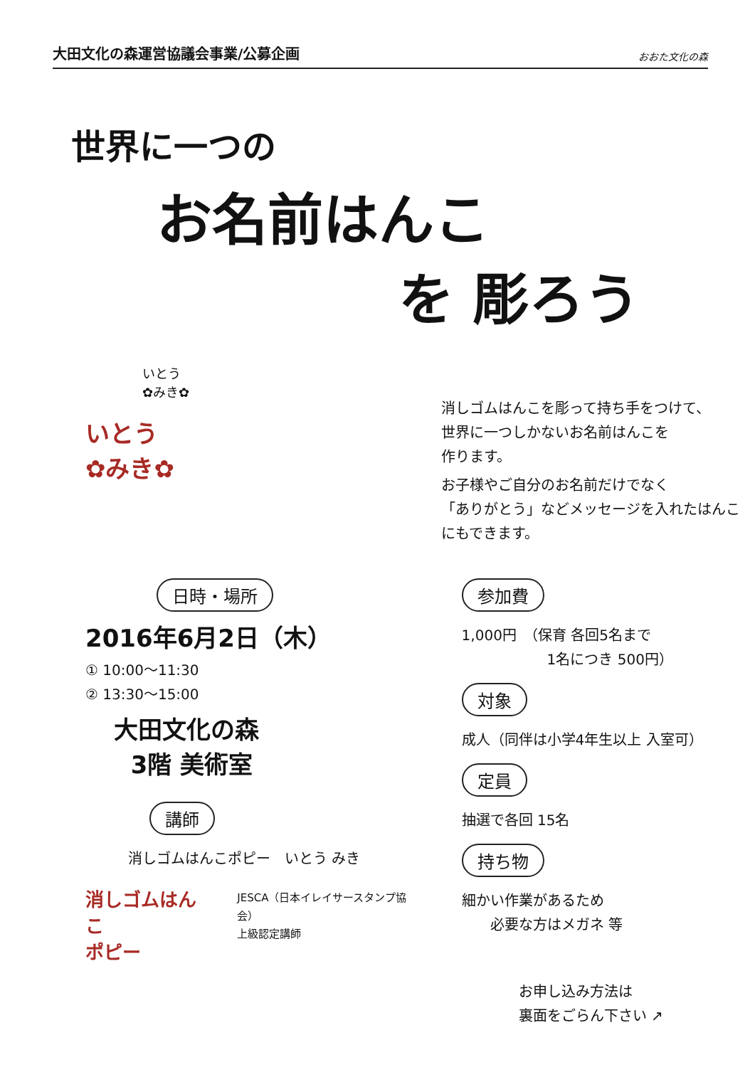大田文化の森運営協議会事業/公募企画 おおた文化の森
世界に一つの
お名前はんこ
を 彫ろう
いとう
✿みき✿
いとう
✿みき✿
消しゴムはんこを彫って持ち手をつけて、
世界に一つしかないお名前はんこを
作ります。
お子様やご自分のお名前だけでなく
「ありがとう」などメッセージを入れたはんこ
にもできます。
日時・場所
2016年6月2日（木）
① 10:00～11:30
② 13:30～15:00
大田文化の森
3階 美術室
講師
消しゴムはんこポピー　いとう みき
消しゴムはんこ
ポピー
JESCA（日本イレイサースタンプ協会）
上級認定講師
参加費
1,000円　（保育 各回5名まで
　　　　　　1名につき 500円）
対象
成人（同伴は小学4年生以上 入室可）
定員
抽選で各回 15名
持ち物
細かい作業があるため
　　必要な方はメガネ 等
お申し込み方法は
裏面をごらん下さい ↗